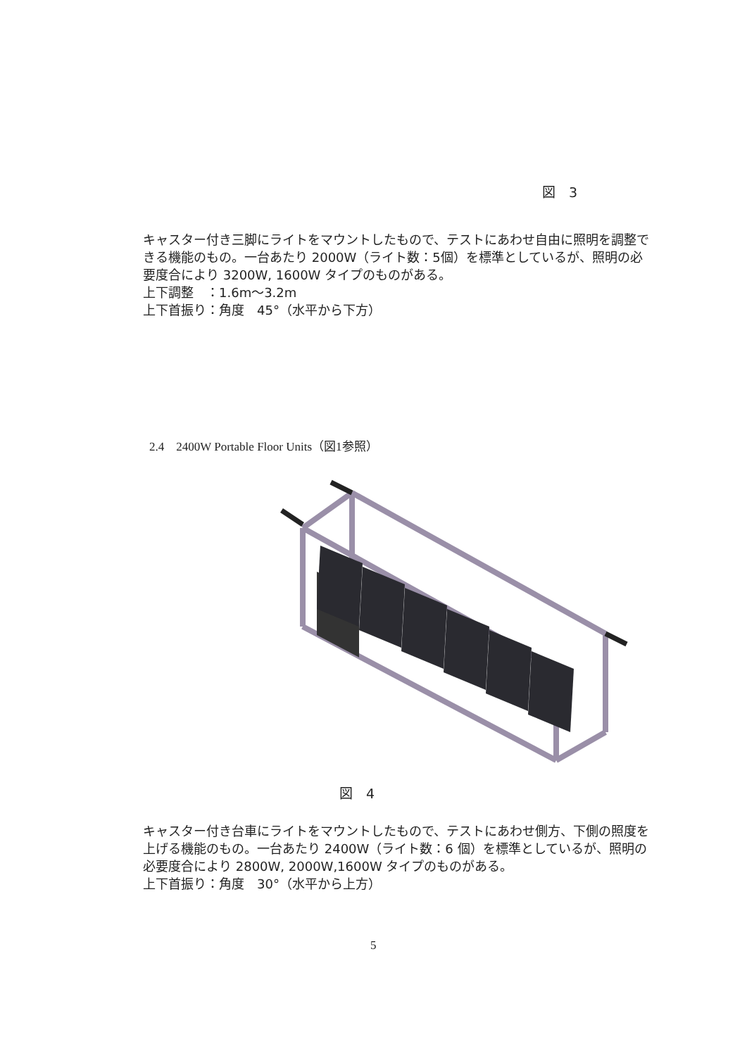図　3
キャスター付き三脚にライトをマウントしたもので、テストにあわせ自由に照明を調整できる機能のもの。一台あたり 2000W（ライト数：5個）を標準としているが、照明の必要度合により 3200W, 1600W タイプのものがある。
上下調整　：1.6m〜3.2m
上下首振り：角度　45°（水平から下方）
2.4　2400W Portable Floor Units（図1参照）
図　4
キャスター付き台車にライトをマウントしたもので、テストにあわせ側方、下側の照度を上げる機能のもの。一台あたり 2400W（ライト数：6 個）を標準としているが、照明の必要度合により 2800W, 2000W,1600W タイプのものがある。
上下首振り：角度　30°（水平から上方）
5